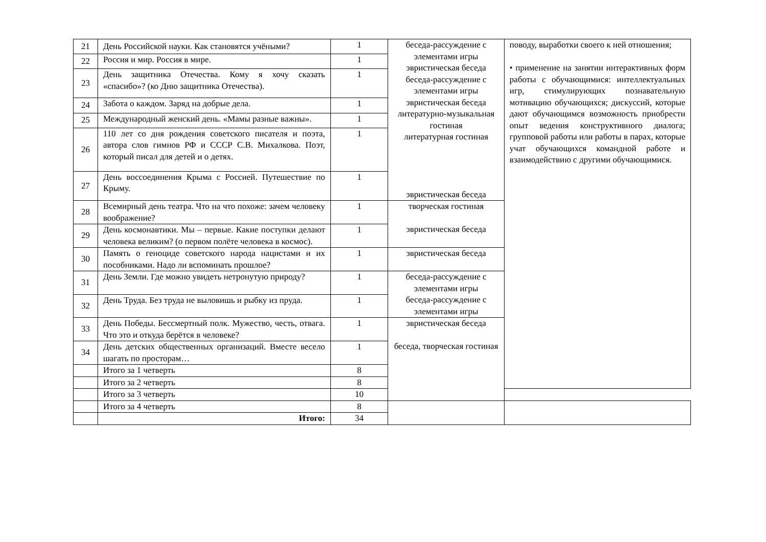| 21 | День Российской науки. Как становятся учёными? | 1 | беседа-рассуждение с элементами игры эвристическая беседа беседа-рассуждение с элементами игры эвристическая беседа литературно-музыкальная гостиная литературная гостиная эвристическая беседа | поводу, выработки своего к ней отношения; • применение на занятии интерактивных форм работы с обучающимися: интеллектуальных игр, стимулирующих познавательную мотивацию обучающихся; дискуссий, которые дают обучающимся возможность приобрести опыт ведения конструктивного диалога; групповой работы или работы в парах, которые учат обучающихся командной работе и взаимодействию с другими обучающимися. |
| 22 | Россия и мир. Россия в мире. | 1 | | |
| 23 | День защитника Отечества. Кому я хочу сказать «спасибо»? (ко Дню защитника Отечества). | 1 | | |
| 24 | Забота о каждом. Заряд на добрые дела. | 1 | | |
| 25 | Международный женский день. «Мамы разные важны». | 1 | | |
| 26 | 110 лет со дня рождения советского писателя и поэта, автора слов гимнов РФ и СССР С.В. Михалкова. Поэт, который писал для детей и о детях. | 1 | | |
| 27 | День воссоединения Крыма с Россией. Путешествие по Крыму. | 1 | | |
| 28 | Всемирный день театра. Что на что похоже: зачем человеку воображение? | 1 | творческая гостиная эвристическая беседа | |
| 29 | День космонавтики. Мы – первые. Какие поступки делают человека великим? (о первом полёте человека в космос). | 1 | | |
| 30 | Память о геноциде советского народа нацистами и их пособниками. Надо ли вспоминать прошлое? | 1 | эвристическая беседа | |
| 31 | День Земли. Где можно увидеть нетронутую природу? | 1 | беседа-рассуждение с элементами игры беседа-рассуждение с элементами игры | |
| 32 | День Труда. Без труда не выловишь и рыбку из пруда. | 1 | | |
| 33 | День Победы. Бессмертный полк. Мужество, честь, отвага. Что это и откуда берётся в человеке? | 1 | эвристическая беседа беседа, творческая гостиная | |
| 34 | День детских общественных организаций. Вместе весело шагать по просторам… | 1 | | |
| | Итого за 1 четверть | 8 | | |
| | Итого за 2 четверть | 8 | | |
| | Итого за 3 четверть | 10 | | |
| | Итого за 4 четверть | 8 | | |
| | Итого: | 34 | | |